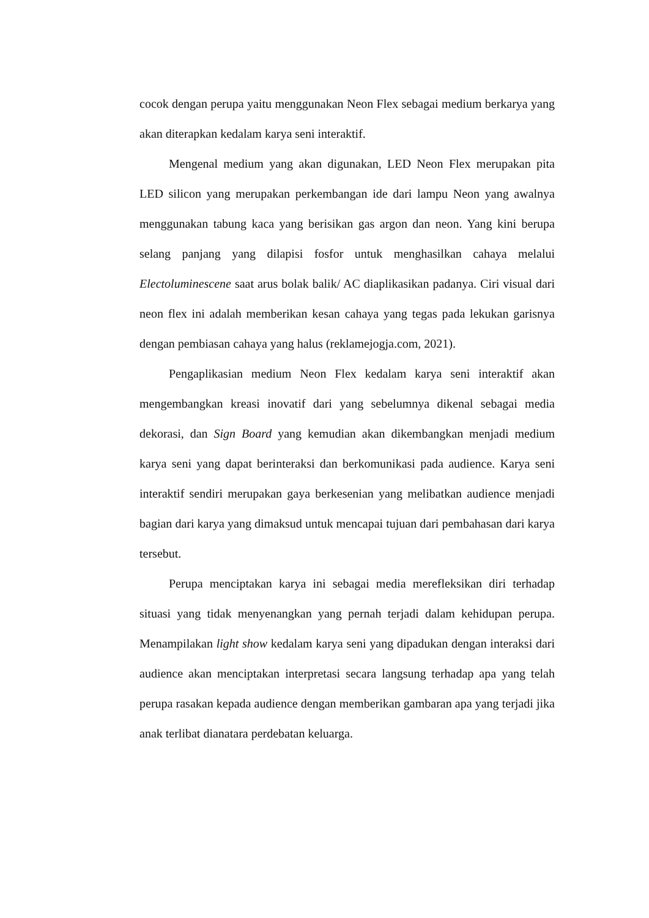cocok dengan perupa yaitu menggunakan Neon Flex sebagai medium berkarya yang akan diterapkan kedalam karya seni interaktif.
Mengenal medium yang akan digunakan, LED Neon Flex merupakan pita LED silicon yang merupakan perkembangan ide dari lampu Neon yang awalnya menggunakan tabung kaca yang berisikan gas argon dan neon. Yang kini berupa selang panjang yang dilapisi fosfor untuk menghasilkan cahaya melalui Electoluminescene saat arus bolak balik/ AC diaplikasikan padanya. Ciri visual dari neon flex ini adalah memberikan kesan cahaya yang tegas pada lekukan garisnya dengan pembiasan cahaya yang halus (reklamejogja.com, 2021).
Pengaplikasian medium Neon Flex kedalam karya seni interaktif akan mengembangkan kreasi inovatif dari yang sebelumnya dikenal sebagai media dekorasi, dan Sign Board yang kemudian akan dikembangkan menjadi medium karya seni yang dapat berinteraksi dan berkomunikasi pada audience. Karya seni interaktif sendiri merupakan gaya berkesenian yang melibatkan audience menjadi bagian dari karya yang dimaksud untuk mencapai tujuan dari pembahasan dari karya tersebut.
Perupa menciptakan karya ini sebagai media merefleksikan diri terhadap situasi yang tidak menyenangkan yang pernah terjadi dalam kehidupan perupa. Menampilakan light show kedalam karya seni yang dipadukan dengan interaksi dari audience akan menciptakan interpretasi secara langsung terhadap apa yang telah perupa rasakan kepada audience dengan memberikan gambaran apa yang terjadi jika anak terlibat dianatara perdebatan keluarga.